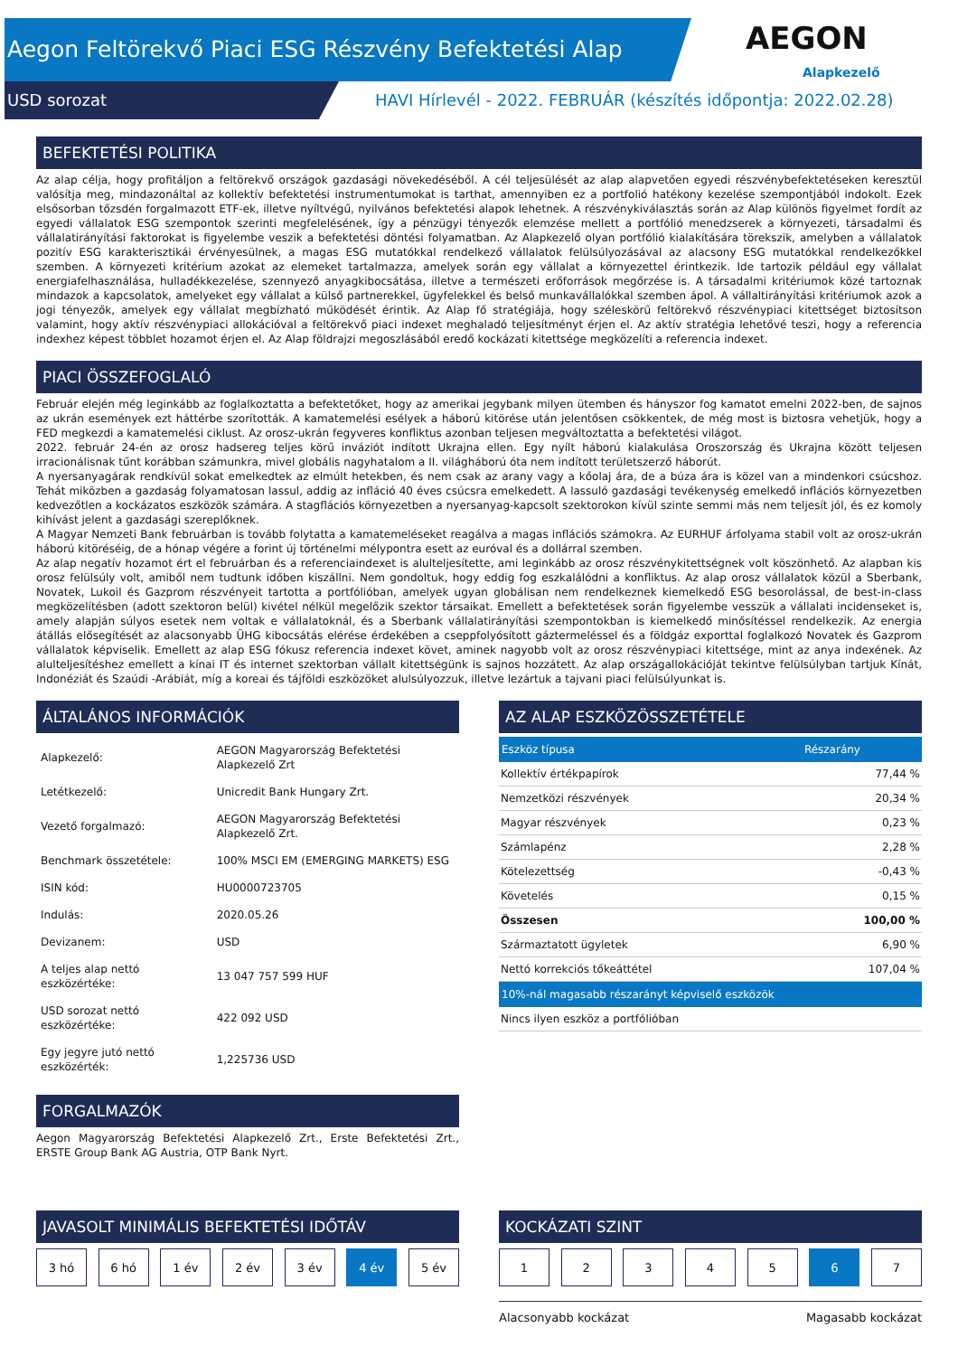Aegon Feltörekvő Piaci ESG Részvény Befektetési Alap
USD sorozat
HAVI Hírlevél - 2022. FEBRUÁR (készítés időpontja: 2022.02.28)
AEGON
Alapkezelő
BEFEKTETÉSI POLITIKA
Az alap célja, hogy profitáljon a feltörekvő országok gazdasági növekedéséből. A cél teljesülését az alap alapvetően egyedi részvénybefektetéseken keresztül valósítja meg, mindazonáltal az kollektív befektetési instrumentumokat is tarthat, amennyiben ez a portfolió hatékony kezelése szempontjából indokolt. Ezek elsősorban tőzsdén forgalmazott ETF-ek, illetve nyíltvégű, nyilvános befektetési alapok lehetnek. A részvénykiválasztás során az Alap különös figyelmet fordít az egyedi vállalatok ESG szempontok szerinti megfelelésének, így a pénzügyi tényezők elemzése mellett a portfólió menedzserek a környezeti, társadalmi és vállalatirányítási faktorokat is figyelembe veszik a befektetési döntési folyamatban. Az Alapkezelő olyan portfólió kialakítására törekszik, amelyben a vállalatok pozitív ESG karakterisztikái érvényesülnek, a magas ESG mutatókkal rendelkező vállalatok felülsúlyozásával az alacsony ESG mutatókkal rendelkezőkkel szemben. A környezeti kritérium azokat az elemeket tartalmazza, amelyek során egy vállalat a környezettel érintkezik. Ide tartozik például egy vállalat energiafelhasználása, hulladékkezelése, szennyező anyagkibocsátása, illetve a természeti erőforrások megőrzése is. A társadalmi kritériumok közé tartoznak mindazok a kapcsolatok, amelyeket egy vállalat a külső partnerekkel, ügyfelekkel és belső munkavállalókkal szemben ápol. A vállaltirányítási kritériumok azok a jogi tényezők, amelyek egy vállalat megbízható működését érintik. Az Alap fő stratégiája, hogy széleskörű feltörekvő részvénypiaci kitettséget biztosítson valamint, hogy aktív részvénypiaci allokációval a feltörekvő piaci indexet meghaladó teljesítményt érjen el. Az aktív stratégia lehetővé teszi, hogy a referencia indexhez képest többlet hozamot érjen el. Az Alap földrajzi megoszlásából eredő kockázati kitettsége megközelíti a referencia indexet.
PIACI ÖSSZEFOGLALÓ
Február elején még leginkább az foglalkoztatta a befektetőket, hogy az amerikai jegybank milyen ütemben és hányszor fog kamatot emelni 2022-ben, de sajnos az ukrán események ezt háttérbe szorították. A kamatemelési esélyek a háború kitörése után jelentősen csökkentek, de még most is biztosra vehetjük, hogy a FED megkezdi a kamatemelési ciklust. Az orosz-ukrán fegyveres konfliktus azonban teljesen megváltoztatta a befektetési világot.
2022. február 24-én az orosz hadsereg teljes körű inváziót indított Ukrajna ellen. Egy nyílt háború kialakulása Oroszország és Ukrajna között teljesen irracionálisnak tűnt korábban számunkra, mivel globális nagyhatalom a II. világháború óta nem indított területszerző háborút.
A nyersanyagárak rendkívül sokat emelkedtek az elmúlt hetekben, és nem csak az arany vagy a kőolaj ára, de a búza ára is közel van a mindenkori csúcshoz. Tehát miközben a gazdaság folyamatosan lassul, addig az infláció 40 éves csúcsra emelkedett. A lassuló gazdasági tevékenység emelkedő inflációs környezetben kedvezőtlen a kockázatos eszközök számára. A stagflációs környezetben a nyersanyag-kapcsolt szektorokon kívül szinte semmi más nem teljesít jól, és ez komoly kihívást jelent a gazdasági szereplőknek.
A Magyar Nemzeti Bank februárban is tovább folytatta a kamatemeléseket reagálva a magas inflációs számokra. Az EURHUF árfolyama stabil volt az orosz-ukrán háború kitöréséig, de a hónap végére a forint új történelmi mélypontra esett az euróval és a dollárral szemben.
Az alap negatív hozamot ért el februárban és a referenciaindexet is alulteljesítette, ami leginkább az orosz részvénykitettségnek volt köszönhető. Az alapban kis orosz felülsúly volt, amiből nem tudtunk időben kiszállni. Nem gondoltuk, hogy eddig fog eszkalálódni a konfliktus. Az alap orosz vállalatok közül a Sberbank, Novatek, Lukoil és Gazprom részvényeit tartotta a portfólióban, amelyek ugyan globálisan nem rendelkeznek kiemelkedő ESG besorolással, de best-in-class megközelítésben (adott szektoron belül) kivétel nélkül megelőzik szektor társaikat. Emellett a befektetések során figyelembe vesszük a vállalati incidenseket is, amely alapján súlyos esetek nem voltak e vállalatoknál, és a Sberbank vállalatirányítási szempontokban is kiemelkedő minősítéssel rendelkezik. Az energia átállás elősegítését az alacsonyabb ÜHG kibocsátás elérése érdekében a cseppfolyósított gáztermeléssel és a földgáz exporttal foglalkozó Novatek és Gazprom vállalatok képviselik. Emellett az alap ESG fókusz referencia indexet követ, aminek nagyobb volt az orosz részvénypiaci kitettsége, mint az anya indexének. Az alulteljesítéshez emellett a kínai IT és internet szektorban vállalt kitettségünk is sajnos hozzátett. Az alap országallokációját tekintve felülsúlyban tartjuk Kínát, Indonéziát és Szaúdi -Arábiát, míg a koreai és tájföldi eszközöket alulsúlyozzuk, illetve lezártuk a tajvani piaci felülsúlyunkat is.
ÁLTALÁNOS INFORMÁCIÓK
| Alapkezelő: | AEGON Magyarország Befektetési Alapkezelő Zrt |
| Letétkezelő: | Unicredit Bank Hungary Zrt. |
| Vezető forgalmazó: | AEGON Magyarország Befektetési Alapkezelő Zrt. |
| Benchmark összetétele: | 100% MSCI EM (EMERGING MARKETS) ESG |
| ISIN kód: | HU0000723705 |
| Indulás: | 2020.05.26 |
| Devizanem: | USD |
| A teljes alap nettó eszközértéke: | 13 047 757 599 HUF |
| USD sorozat nettó eszközértéke: | 422 092 USD |
| Egy jegyre jutó nettó eszközérték: | 1,225736 USD |
FORGALMAZÓK
Aegon Magyarország Befektetési Alapkezelő Zrt., Erste Befektetési Zrt., ERSTE Group Bank AG Austria, OTP Bank Nyrt.
AZ ALAP ESZKÖZÖSSZETÉTELE
| Eszköz típusa | Részarány |
| --- | --- |
| Kollektív értékpapírok | 77,44 % |
| Nemzetközi részvények | 20,34 % |
| Magyar részvények | 0,23 % |
| Számlapénz | 2,28 % |
| Kötelezettség | -0,43 % |
| Követelés | 0,15 % |
| Összesen | 100,00 % |
| Származtatott ügyletek | 6,90 % |
| Nettó korrekciós tőkeáttétel | 107,04 % |
| 10%-nál magasabb részarányt képviselő eszközök | |
| Nincs ilyen eszköz a portfólióban | |
JAVASOLT MINIMÁLIS BEFEKTETÉSI IDŐTÁV
3 hó 6 hó 1 év 2 év 3 év 4 év 5 év
KOCKÁZATI SZINT
1 2 3 4 5 6 7
Alacsonyabb kockázat Magasabb kockázat